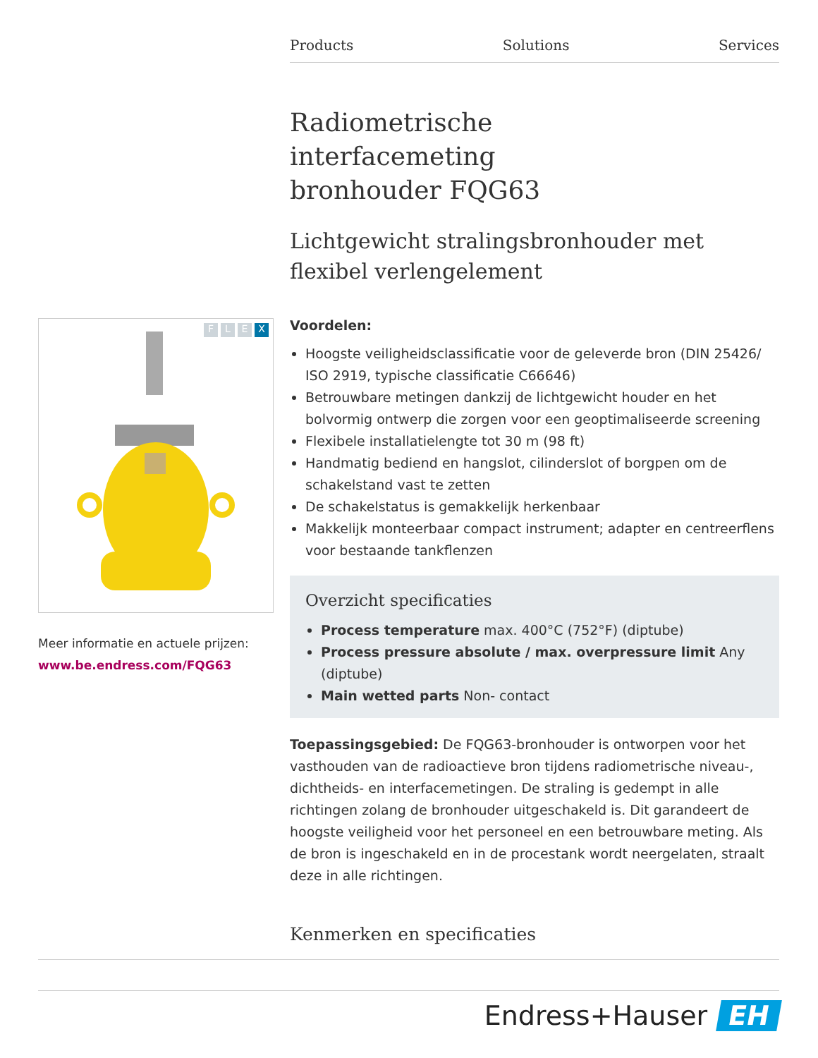Products Solutions Services
Radiometrische
interfacemeting
bronhouder FQG63
Lichtgewicht stralingsbronhouder met flexibel verlengelement
Voordelen:
Hoogste veiligheidsclassificatie voor de geleverde bron (DIN 25426/ ISO 2919, typische classificatie C66646)
Betrouwbare metingen dankzij de lichtgewicht houder en het bolvormig ontwerp die zorgen voor een geoptimaliseerde screening
Flexibele installatielengte tot 30 m (98 ft)
Handmatig bediend en hangslot, cilinderslot of borgpen om de schakelstand vast te zetten
De schakelstatus is gemakkelijk herkenbaar
Makkelijk monteerbaar compact instrument; adapter en centreerflens voor bestaande tankflenzen
Overzicht specificaties
Process temperature max. 400°C (752°F) (diptube)
Process pressure absolute / max. overpressure limit Any (diptube)
Main wetted parts Non- contact
Toepassingsgebied: De FQG63-bronhouder is ontworpen voor het vasthouden van de radioactieve bron tijdens radiometrische niveau-, dichtheids- en interfacemetingen. De straling is gedempt in alle richtingen zolang de bronhouder uitgeschakeld is. Dit garandeert de hoogste veiligheid voor het personeel en een betrouwbare meting. Als de bron is ingeschakeld en in de procestank wordt neergelaten, straalt deze in alle richtingen.
FLEX
Meer informatie en actuele prijzen:
www.be.endress.com/FQG63
Kenmerken en specificaties
Endress+Hauser EH